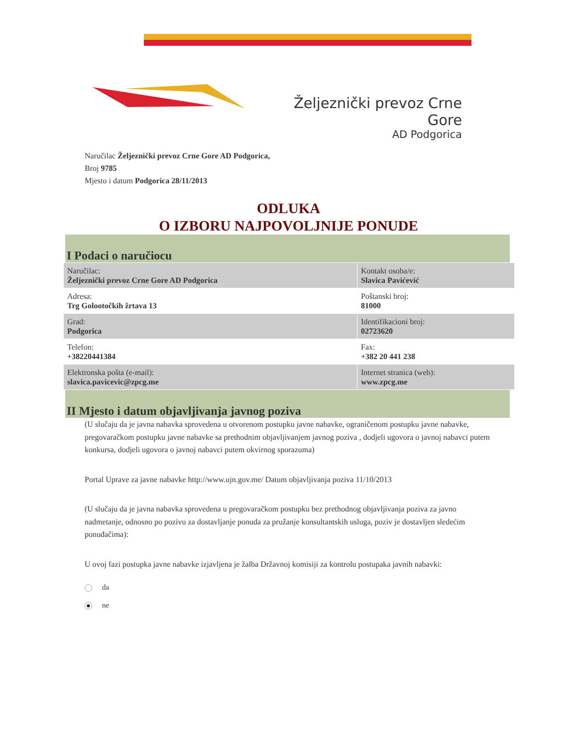Željeznički prevoz Crne Gore
AD Podgorica
Naručilac Željeznički prevoz Crne Gore AD Podgorica,
Broj 9785
Mjesto i datum Podgorica 28/11/2013
ODLUKA
O IZBORU NAJPOVOLJNIJE PONUDE
I Podaci o naručiocu
| Naručilac: Željeznički prevoz Crne Gore AD Podgorica | Kontakt osoba/e: Slavica Pavićević |
| Adresa: Trg Golootočkih žrtava 13 | Poštanski broj: 81000 |
| Grad: Podgorica | Identifikacioni broj: 02723620 |
| Telefon: +38220441384 | Fax: +382 20 441 238 |
| Elektronska pošta (e-mail): slavica.pavicevic@zpcg.me | Internet stranica (web): www.zpcg.me |
II Mjesto i datum objavljivanja javnog poziva
(U slučaju da je javna nabavka sprovedena u otvorenom postupku javne nabavke, ograničenom postupku javne nabavke, pregovaračkom postupku javne nabavke sa prethodnim objavljivanjem javnog poziva , dodjeli ugovora o javnoj nabavci putem konkursa, dodjeli ugovora o javnoj nabavci putem okvirnog sporazuma)
Portal Uprave za javne nabavke http://www.ujn.gov.me/ Datum objavljivanja poziva 11/10/2013
(U slučaju da je javna nabavka sprovedena u pregovaračkom postupku bez prethodnog objavljivanja poziva za javno nadmetanje, odnosno po pozivu za dostavljanje ponuda za pružanje konsultantskih usluga, poziv je dostavljen sledećim ponuđačima):
U ovoj fazi postupka javne nabavke izjavljena je žalba Državnoj komisiji za kontrolu postupaka javnih nabavki:
da
ne